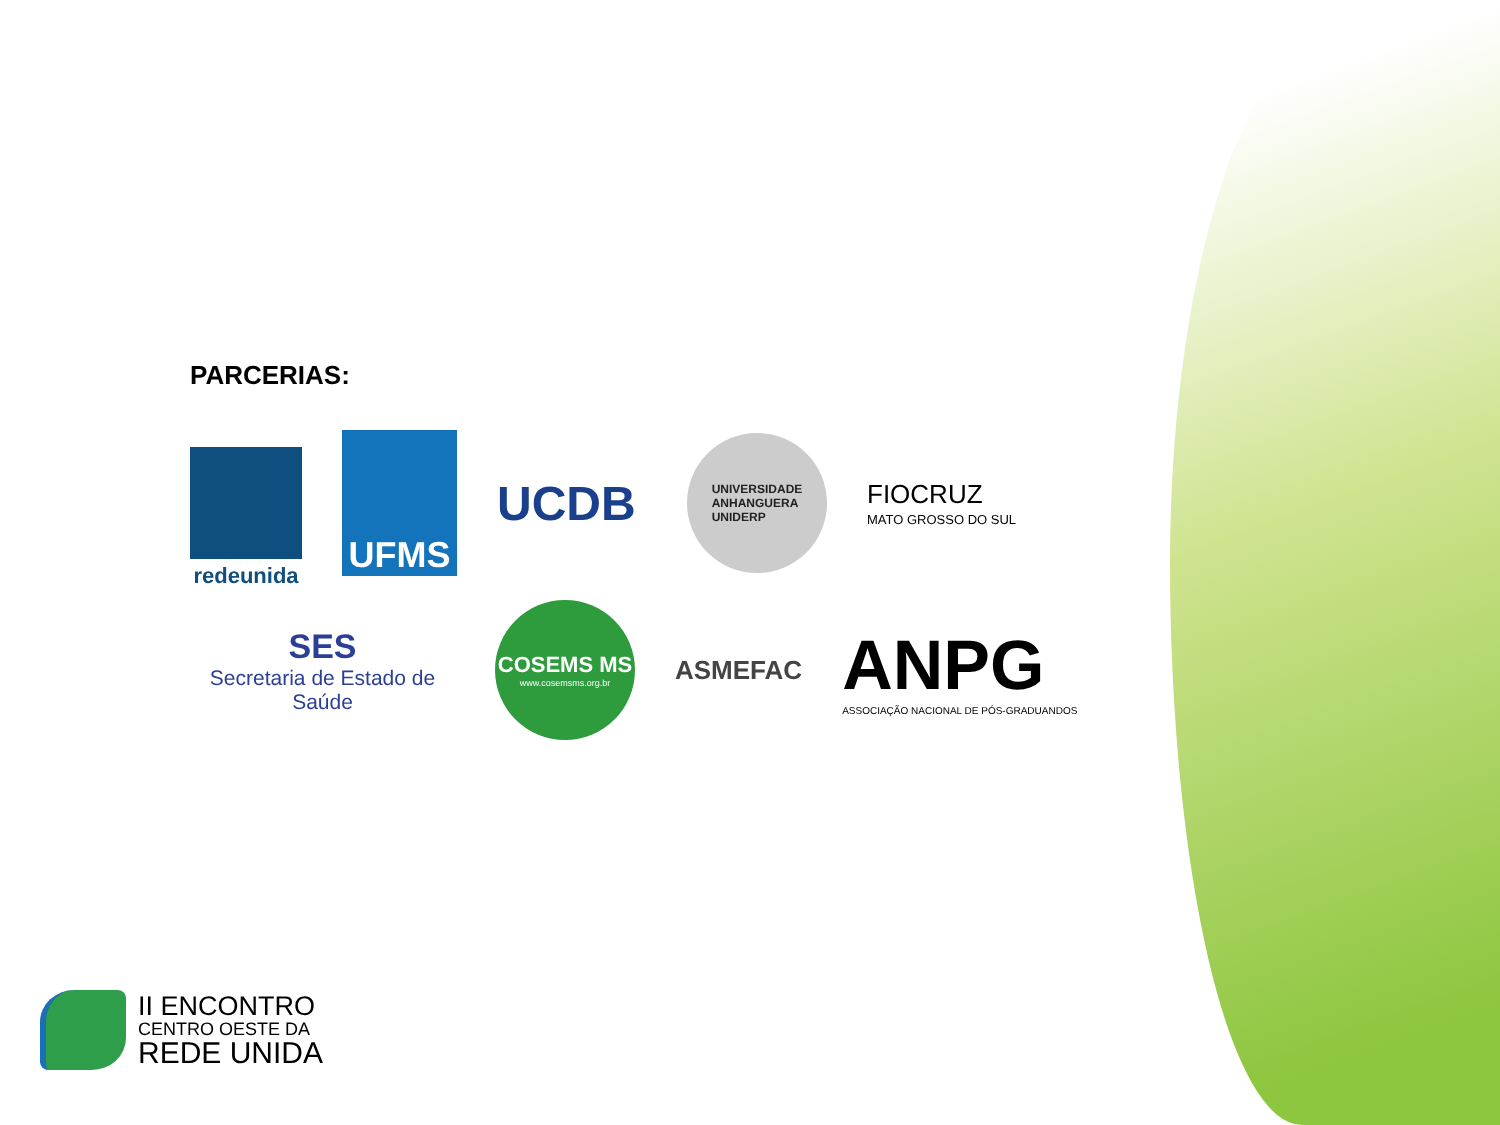PARCERIAS:
redeunida
UFMS
UCDB
UNIVERSIDADE
ANHANGUERA
UNIDERP
FIOCRUZ
MATO GROSSO DO SUL
SES
Secretaria de Estado de Saúde
COSEMS MS
www.cosemsms.org.br
ASMEFAC
ANPG
ASSOCIAÇÃO NACIONAL DE PÓS-GRADUANDOS
II ENCONTRO
CENTRO OESTE DA
REDE UNIDA